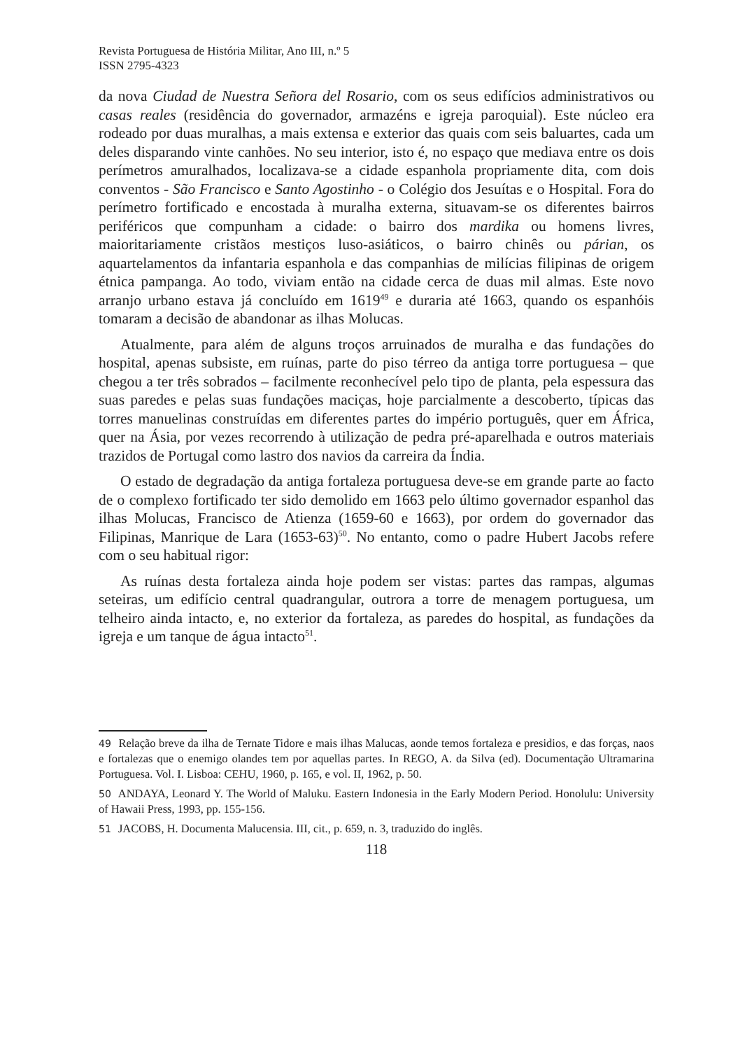Revista Portuguesa de História Militar, Ano III, n.º 5
ISSN 2795-4323
da nova Ciudad de Nuestra Señora del Rosario, com os seus edifícios administrativos ou casas reales (residência do governador, armazéns e igreja paroquial). Este núcleo era rodeado por duas muralhas, a mais extensa e exterior das quais com seis baluartes, cada um deles disparando vinte canhões. No seu interior, isto é, no espaço que mediava entre os dois perímetros amuralhados, localizava-se a cidade espanhola propriamente dita, com dois conventos - São Francisco e Santo Agostinho - o Colégio dos Jesuítas e o Hospital. Fora do perímetro fortificado e encostada à muralha externa, situavam-se os diferentes bairros periféricos que compunham a cidade: o bairro dos mardika ou homens livres, maioritariamente cristãos mestiços luso-asiáticos, o bairro chinês ou párian, os aquartelamentos da infantaria espanhola e das companhias de milícias filipinas de origem étnica pampanga. Ao todo, viviam então na cidade cerca de duas mil almas. Este novo arranjo urbano estava já concluído em 1619<sup>49</sup> e duraria até 1663, quando os espanhóis tomaram a decisão de abandonar as ilhas Molucas.
Atualmente, para além de alguns troços arruinados de muralha e das fundações do hospital, apenas subsiste, em ruínas, parte do piso térreo da antiga torre portuguesa – que chegou a ter três sobrados – facilmente reconhecível pelo tipo de planta, pela espessura das suas paredes e pelas suas fundações maciças, hoje parcialmente a descoberto, típicas das torres manuelinas construídas em diferentes partes do império português, quer em África, quer na Ásia, por vezes recorrendo à utilização de pedra pré-aparelhada e outros materiais trazidos de Portugal como lastro dos navios da carreira da Índia.
O estado de degradação da antiga fortaleza portuguesa deve-se em grande parte ao facto de o complexo fortificado ter sido demolido em 1663 pelo último governador espanhol das ilhas Molucas, Francisco de Atienza (1659-60 e 1663), por ordem do governador das Filipinas, Manrique de Lara (1653-63)<sup>50</sup>. No entanto, como o padre Hubert Jacobs refere com o seu habitual rigor:
As ruínas desta fortaleza ainda hoje podem ser vistas: partes das rampas, algumas seteiras, um edifício central quadrangular, outrora a torre de menagem portuguesa, um telheiro ainda intacto, e, no exterior da fortaleza, as paredes do hospital, as fundações da igreja e um tanque de água intacto<sup>51</sup>.
49 Relação breve da ilha de Ternate Tidore e mais ilhas Malucas, aonde temos fortaleza e presidios, e das forças, naos e fortalezas que o enemigo olandes tem por aquellas partes. In REGO, A. da Silva (ed). Documentação Ultramarina Portuguesa. Vol. I. Lisboa: CEHU, 1960, p. 165, e vol. II, 1962, p. 50.
50 ANDAYA, Leonard Y. The World of Maluku. Eastern Indonesia in the Early Modern Period. Honolulu: University of Hawaii Press, 1993, pp. 155-156.
51 JACOBS, H. Documenta Malucensia. III, cit., p. 659, n. 3, traduzido do inglês.
118